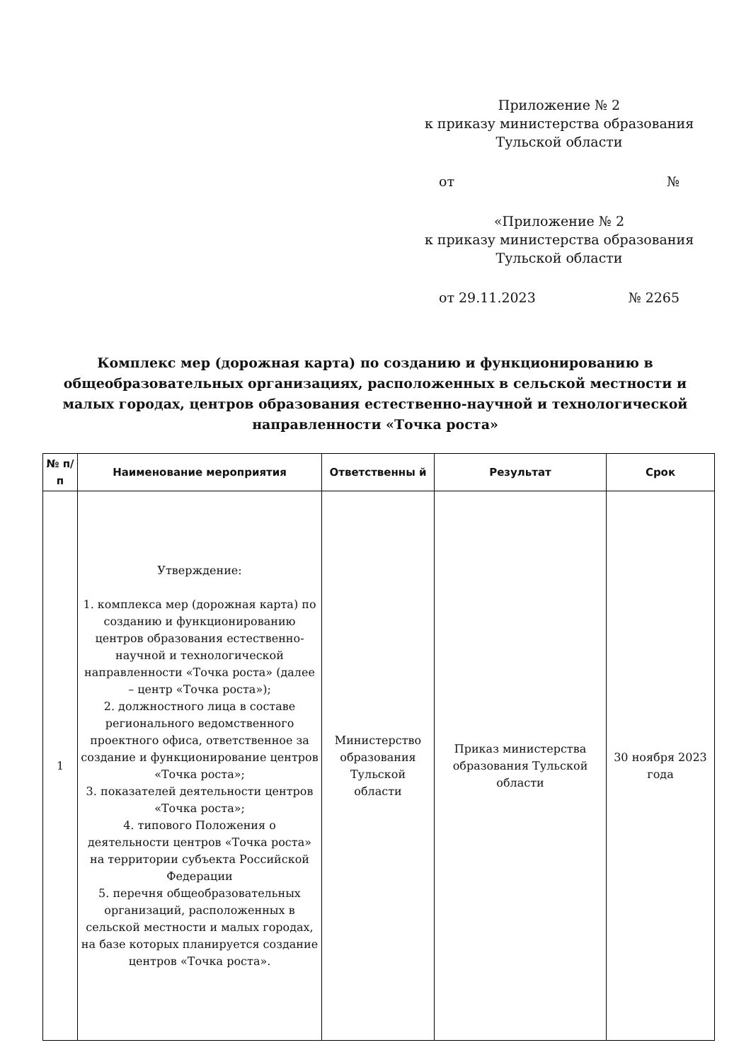Приложение № 2
к приказу министерства образования
Тульской области
от №
«Приложение № 2
к приказу министерства образования
Тульской области
от 29.11.2023 № 2265
Комплекс мер (дорожная карта) по созданию и функционированию в общеобразовательных организациях, расположенных в сельской местности и малых городах, центров образования естественно-научной и технологической направленности «Точка роста»
| № п/п | Наименование мероприятия | Ответственны й | Результат | Срок |
| --- | --- | --- | --- | --- |
| 1 | Утверждение: 1. комплекса мер (дорожная карта) по созданию и функционированию центров образования естественно-научной и технологической направленности «Точка роста» (далее – центр «Точка роста»); 2. должностного лица в составе регионального ведомственного проектного офиса, ответственное за создание и функционирование центров «Точка роста»; 3. показателей деятельности центров «Точка роста»; 4. типового Положения о деятельности центров «Точка роста» на территории субъекта Российской Федерации 5. перечня общеобразовательных организаций, расположенных в сельской местности и малых городах, на базе которых планируется создание центров «Точка роста». | Министерство образования Тульской области | Приказ министерства образования Тульской области | 30 ноября 2023 года |